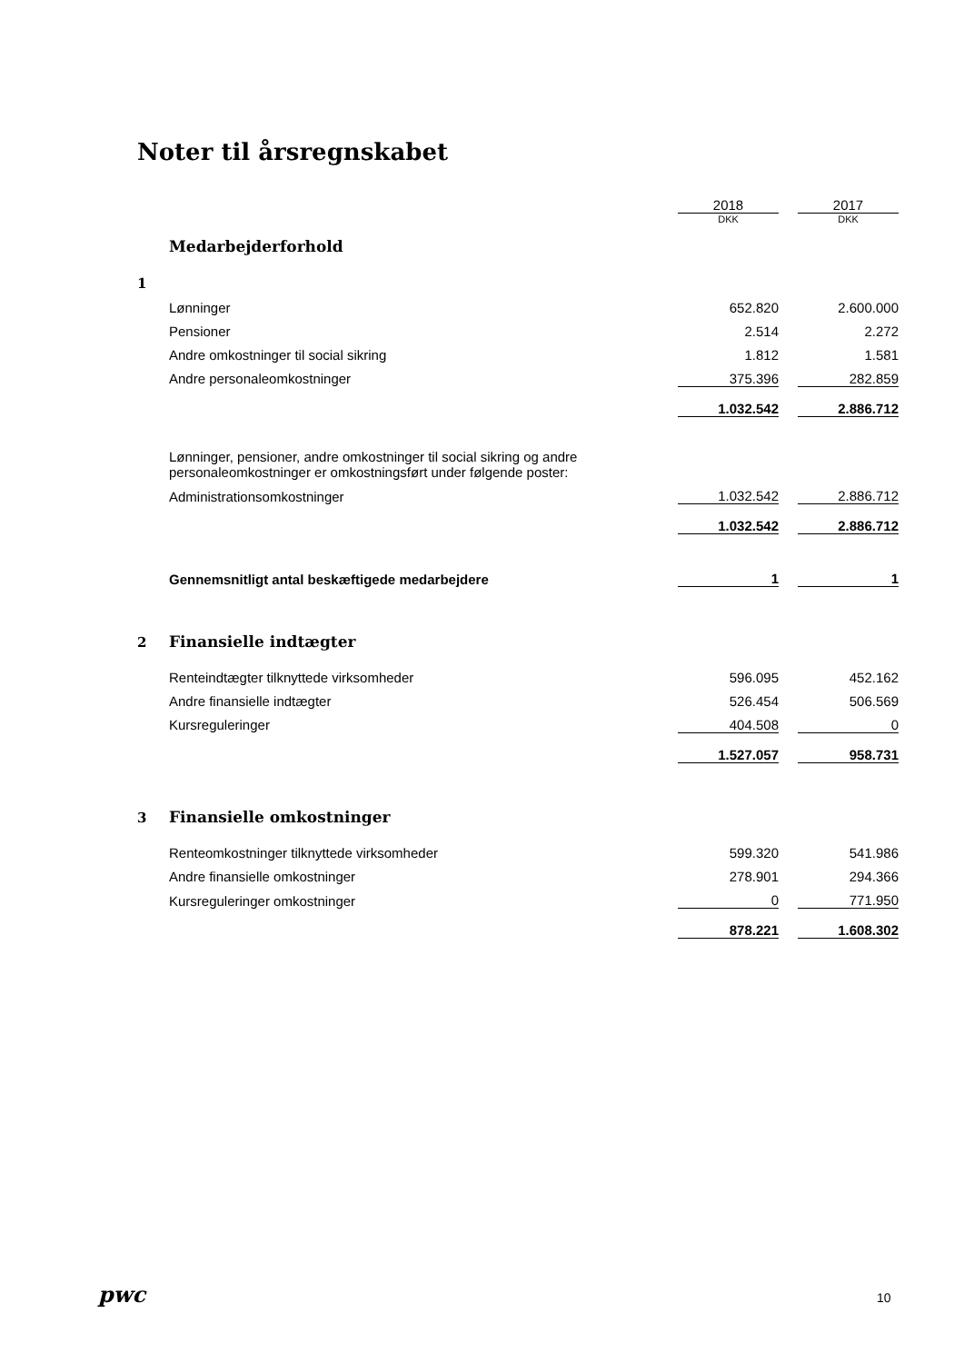Noter til årsregnskabet
| | | 2018 | | 2017 |
| | | DKK | | DKK |
| 1 | Medarbejderforhold | | | |
| | Lønninger | 652.820 | | 2.600.000 |
| | Pensioner | 2.514 | | 2.272 |
| | Andre omkostninger til social sikring | 1.812 | | 1.581 |
| | Andre personaleomkostninger | 375.396 | | 282.859 |
| | | 1.032.542 | | 2.886.712 |
| | Lønninger, pensioner, andre omkostninger til social sikring og andre personaleomkostninger er omkostningsført under følgende poster: | | | |
| | Administrationsomkostninger | 1.032.542 | | 2.886.712 |
| | | 1.032.542 | | 2.886.712 |
| | Gennemsnitligt antal beskæftigede medarbejdere | 1 | | 1 |
| 2 | Finansielle indtægter | | | |
| | Renteindtægter tilknyttede virksomheder | 596.095 | | 452.162 |
| | Andre finansielle indtægter | 526.454 | | 506.569 |
| | Kursreguleringer | 404.508 | | 0 |
| | | 1.527.057 | | 958.731 |
| 3 | Finansielle omkostninger | | | |
| | Renteomkostninger tilknyttede virksomheder | 599.320 | | 541.986 |
| | Andre finansielle omkostninger | 278.901 | | 294.366 |
| | Kursreguleringer omkostninger | 0 | | 771.950 |
| | | 878.221 | | 1.608.302 |
pwc 10